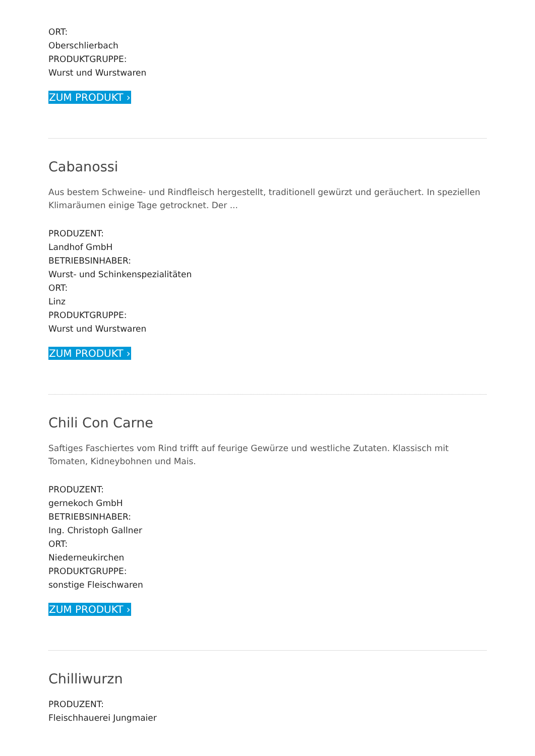ORT:
Oberschlierbach
PRODUKTGRUPPE:
Wurst und Wurstwaren
ZUM PRODUKT ›
Cabanossi
Aus bestem Schweine- und Rindfleisch hergestellt, traditionell gewürzt und geräuchert. In speziellen Klimaräumen einige Tage getrocknet. Der ...
PRODUZENT:
Landhof GmbH
BETRIEBSINHABER:
Wurst- und Schinkenspezialitäten
ORT:
Linz
PRODUKTGRUPPE:
Wurst und Wurstwaren
ZUM PRODUKT ›
Chili Con Carne
Saftiges Faschiertes vom Rind trifft auf feurige Gewürze und westliche Zutaten. Klassisch mit Tomaten, Kidneybohnen und Mais.
PRODUZENT:
gernekoch GmbH
BETRIEBSINHABER:
Ing. Christoph Gallner
ORT:
Niederneukirchen
PRODUKTGRUPPE:
sonstige Fleischwaren
ZUM PRODUKT ›
Chilliwurzn
PRODUZENT:
Fleischhauerei Jungmaier